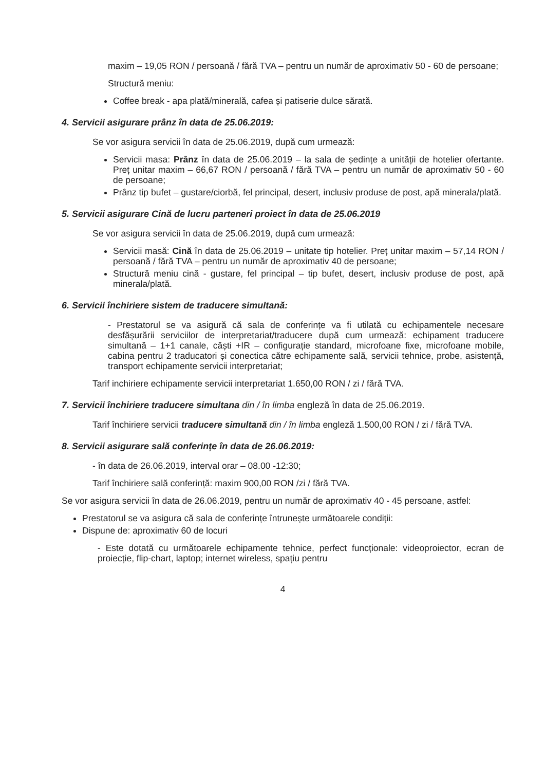maxim – 19,05 RON / persoană / fără TVA – pentru un număr de aproximativ 50 - 60 de persoane;
Structură meniu:
Coffee break - apa plată/minerală, cafea și patiserie dulce sărată.
4. Servicii asigurare prânz în data de 25.06.2019:
Se vor asigura servicii în data de 25.06.2019, după cum urmează:
Servicii masa: Prânz în data de 25.06.2019 – la sala de ședințe a unității de hotelier ofertante. Preț unitar maxim – 66,67 RON / persoană / fără TVA – pentru un număr de aproximativ 50 - 60 de persoane;
Prânz tip bufet – gustare/ciorbă, fel principal, desert, inclusiv produse de post, apă minerala/plată.
5. Servicii asigurare Cină de lucru parteneri proiect în data de 25.06.2019
Se vor asigura servicii în data de 25.06.2019, după cum urmează:
Servicii masă: Cină în data de 25.06.2019 – unitate tip hotelier. Preț unitar maxim – 57,14 RON / persoană / fără TVA – pentru un număr de aproximativ 40 de persoane;
Structură meniu cină - gustare, fel principal – tip bufet, desert, inclusiv produse de post, apă minerala/plată.
6. Servicii închiriere sistem de traducere simultană:
- Prestatorul se va asigură că sala de conferințe va fi utilată cu echipamentele necesare desfășurării serviciilor de interpretariat/traducere după cum urmează: echipament traducere simultană – 1+1 canale, căști +IR – configurație standard, microfoane fixe, microfoane mobile, cabina pentru 2 traducatori și conectica către echipamente sală, servicii tehnice, probe, asistență, transport echipamente servicii interpretariat;
Tarif inchiriere echipamente servicii interpretariat 1.650,00 RON / zi / fără TVA.
7. Servicii închiriere traducere simultana din / în limba engleză în data de 25.06.2019.
Tarif închiriere servicii traducere simultană din / în limba engleză 1.500,00 RON / zi / fără TVA.
8. Servicii asigurare sală conferințe în data de 26.06.2019:
- în data de 26.06.2019, interval orar – 08.00 -12:30;
Tarif închiriere sală conferință: maxim 900,00 RON /zi / fără TVA.
Se vor asigura servicii în data de 26.06.2019, pentru un număr de aproximativ 40 - 45 persoane, astfel:
Prestatorul se va asigura că sala de conferințe întrunește următoarele condiții:
Dispune de: aproximativ 60 de locuri
- Este dotată cu următoarele echipamente tehnice, perfect funcționale: videoproiector, ecran de proiecție, flip-chart, laptop; internet wireless, spațiu pentru
4